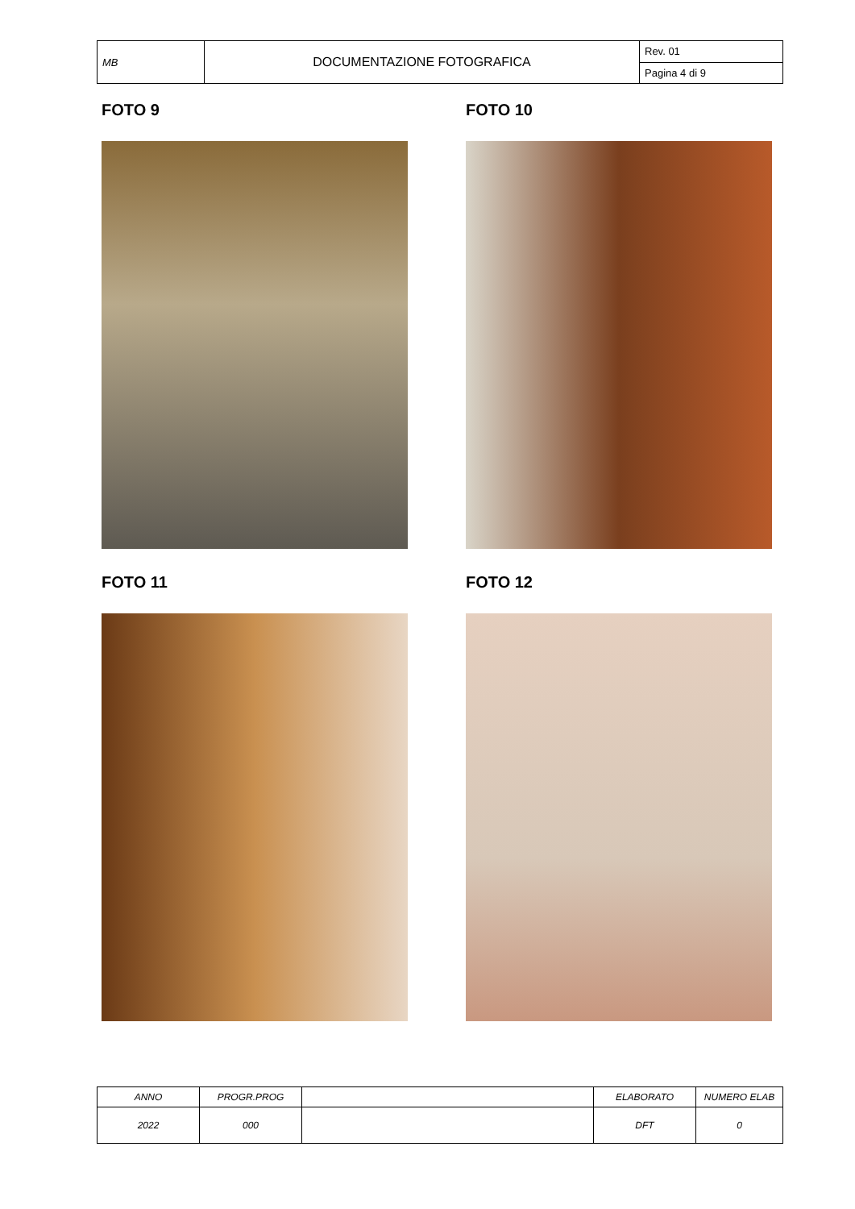| MB | DOCUMENTAZIONE FOTOGRAFICA | Rev. 01 |
| | | Pagina 4 di 9 |
FOTO 9
FOTO 10
FOTO 11
FOTO 12
| ANNO | PROGR.PROG | | ELABORATO | NUMERO ELAB |
| 2022 | 000 | | DFT | 0 |